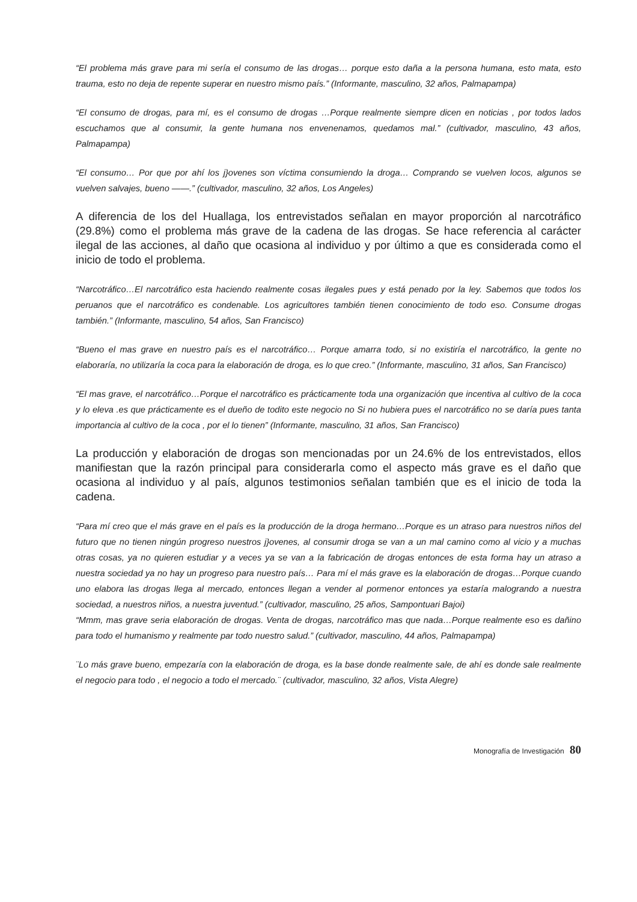“El problema más grave para mi sería el consumo de las drogas… porque esto daña a la persona humana, esto mata, esto trauma, esto no deja de repente superar en nuestro mismo país.” (Informante, masculino, 32 años, Palmapampa)
“El consumo de drogas, para mí, es el consumo de drogas …Porque realmente siempre dicen en noticias , por todos lados escuchamos que al consumir, la gente humana nos envenenamos, quedamos mal.” (cultivador, masculino, 43 años, Palmapampa)
“El consumo… Por que por ahí los j}ovenes son víctima consumiendo la droga… Comprando se vuelven locos, algunos se vuelven salvajes, bueno ——.” (cultivador, masculino, 32 años, Los Angeles)
A diferencia de los del Huallaga, los entrevistados señalan en mayor proporción al narcotráfico (29.8%) como el problema más grave de la cadena de las drogas. Se hace referencia al carácter ilegal de las acciones, al daño que ocasiona al individuo y por último a que es considerada como el inicio de todo el problema.
“Narcotráfico…El narcotráfico esta haciendo realmente cosas ilegales pues y está penado por la ley. Sabemos que todos los peruanos que el narcotráfico es condenable. Los agricultores también tienen conocimiento de todo eso. Consume drogas también.” (Informante, masculino, 54 años, San Francisco)
“Bueno el mas grave en nuestro país es el narcotráfico… Porque amarra todo, si no existiría el narcotráfico, la gente no elaboraría, no utilizaría la coca para la elaboración de droga, es lo que creo.” (Informante, masculino, 31 años, San Francisco)
“El mas grave, el narcotráfico…Porque el narcotráfico es prácticamente toda una organización que incentiva al cultivo de la coca y lo eleva .es que prácticamente es el dueño de todito este negocio no Si no hubiera pues el narcotráfico no se daría pues tanta importancia al cultivo de la coca , por el lo tienen” (Informante, masculino, 31 años, San Francisco)
La producción y elaboración de drogas son mencionadas por un 24.6% de los entrevistados, ellos manifiestan que la razón principal para considerarla como el aspecto más grave es el daño que ocasiona al individuo y al país, algunos testimonios señalan también que es el inicio de toda la cadena.
“Para mí creo que el más grave en el país es la producción de la droga hermano…Porque es un atraso para nuestros niños del futuro que no tienen ningún progreso nuestros j}ovenes, al consumir droga se van a un mal camino como al vicio y a muchas otras cosas, ya no quieren estudiar y a veces ya se van a la fabricación de drogas entonces de esta forma hay un atraso a nuestra sociedad ya no hay un progreso para nuestro país… Para mí el más grave es la elaboración de drogas…Porque cuando uno elabora las drogas llega al mercado, entonces llegan a vender al pormenor entonces ya estaría malogrando a nuestra sociedad, a nuestros niños, a nuestra juventud.” (cultivador, masculino, 25 años, Sampontuari Bajoi)
“Mmm, mas grave seria elaboración de drogas. Venta de drogas, narcotráfico mas que nada…Porque realmente eso es dañino para todo el humanismo y realmente par todo nuestro salud.” (cultivador, masculino, 44 años, Palmapampa)
¨Lo más grave bueno, empezaría con la elaboración de droga, es la base donde realmente sale, de ahí es donde sale realmente el negocio para todo , el negocio a todo el mercado.¨ (cultivador, masculino, 32 años, Vista Alegre)
Monografía de Investigación 80